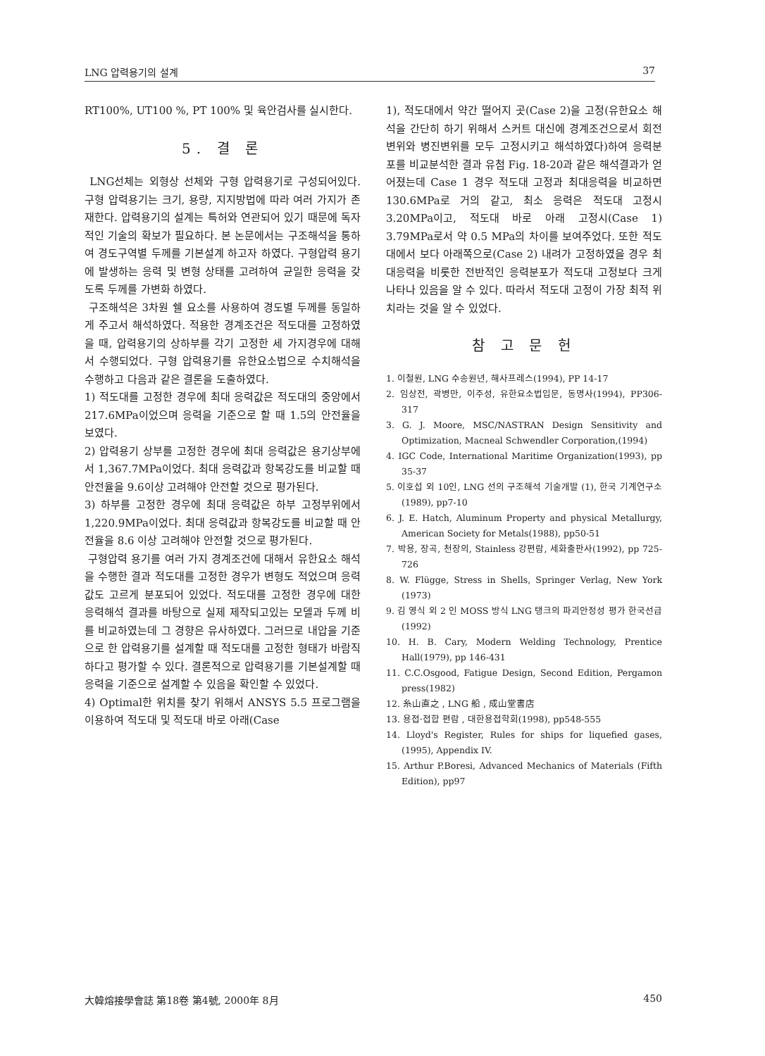LNG 압력용기의 설계 37
RT100%, UT100 %, PT 100% 및 육안검사를 실시한다.
5. 결 론
LNG선체는 외형상 선체와 구형 압력용기로 구성되어있다. 구형 압력용기는 크기, 용량, 지지방법에 따라 여러 가지가 존재한다. 압력용기의 설계는 특허와 연관되어 있기 때문에 독자적인 기술의 확보가 필요하다. 본 논문에서는 구조해석을 통하여 경도구역별 두께를 기본설계 하고자 하였다. 구형압력 용기에 발생하는 응력 및 변형 상태를 고려하여 균일한 응력을 갖도록 두께를 가변화 하였다.
구조해석은 3차원 쉘 요소를 사용하여 경도별 두께를 동일하게 주고서 해석하였다. 적용한 경계조건은 적도대를 고정하였을 때, 압력용기의 상하부를 각기 고정한 세 가지경우에 대해서 수행되었다. 구형 압력용기를 유한요소법으로 수치해석을 수행하고 다음과 같은 결론을 도출하였다.
1) 적도대를 고정한 경우에 최대 응력값은 적도대의 중앙에서 217.6MPa이었으며 응력을 기준으로 할 때 1.5의 안전율을 보였다.
2) 압력용기 상부를 고정한 경우에 최대 응력값은 용기상부에서 1,367.7MPa이었다. 최대 응력값과 항복강도를 비교할 때 안전율을 9.6이상 고려해야 안전할 것으로 평가된다.
3) 하부를 고정한 경우에 최대 응력값은 하부 고정부위에서 1,220.9MPa이었다. 최대 응력값과 항복강도를 비교할 때 안전율을 8.6 이상 고려해야 안전할 것으로 평가된다.
구형압력 용기를 여러 가지 경계조건에 대해서 유한요소 해석을 수행한 결과 적도대를 고정한 경우가 변형도 적었으며 응력값도 고르게 분포되어 있었다. 적도대를 고정한 경우에 대한 응력해석 결과를 바탕으로 실제 제작되고있는 모델과 두께 비를 비교하였는데 그 경향은 유사하였다. 그러므로 내압을 기준으로 한 압력용기를 설계할 때 적도대를 고정한 형태가 바람직하다고 평가할 수 있다. 결론적으로 압력용기를 기본설계할 때 응력을 기준으로 설계할 수 있음을 확인할 수 있었다.
4) Optimal한 위치를 찾기 위해서 ANSYS 5.5 프로그램을 이용하여 적도대 및 적도대 바로 아래(Case
1), 적도대에서 약간 떨어지 곳(Case 2)을 고정(유한요소 해석을 간단히 하기 위해서 스커트 대신에 경계조건으로서 회전 변위와 병진변위를 모두 고정시키고 해석하였다)하여 응력분포를 비교분석한 결과 유첨 Fig. 18-20과 같은 해석결과가 얻어졌는데 Case 1 경우 적도대 고정과 최대응력을 비교하면 130.6MPa로 거의 같고, 최소 응력은 적도대 고정시 3.20MPa이고, 적도대 바로 아래 고정시(Case 1) 3.79MPa로서 약 0.5 MPa의 차이를 보여주었다. 또한 적도대에서 보다 아래쪽으로(Case 2) 내려가 고정하였을 경우 최대응력을 비롯한 전반적인 응력분포가 적도대 고정보다 크게 나타나 있음을 알 수 있다. 따라서 적도대 고정이 가장 최적 위치라는 것을 알 수 있었다.
참 고 문 헌
1. 이철원, LNG 수송원년, 해사프레스(1994), PP 14-17
2. 임상전, 곽병만, 이주성, 유한요소법입문, 동명사(1994), PP306-317
3. G. J. Moore, MSC/NASTRAN Design Sensitivity and Optimization, Macneal Schwendler Corporation,(1994)
4. IGC Code, International Maritime Organization(1993), pp 35-37
5. 이호섭 외 10인, LNG 선의 구조해석 기술개발 (1), 한국 기계연구소(1989), pp7-10
6. J. E. Hatch, Aluminum Property and physical Metallurgy, American Society for Metals(1988), pp50-51
7. 박용, 장곡, 천장의, Stainless 강편람, 세화출판사(1992), pp 725-726
8. W. Flügge, Stress in Shells, Springer Verlag, New York (1973)
9. 김 영식 외 2 인 MOSS 방식 LNG 탱크의 파괴안정성 평가 한국선급(1992)
10. H. B. Cary, Modern Welding Technology, Prentice Hall(1979), pp 146-431
11. C.C.Osgood, Fatigue Design, Second Edition, Pergamon press(1982)
12. 糸山直之 , LNG 船 , 成山堂書店
13. 용접·접합 편람 , 대한용접학회(1998), pp548-555
14. Lloyd's Register, Rules for ships for liquefied gases, (1995), Appendix IV.
15. Arthur P.Boresi, Advanced Mechanics of Materials (Fifth Edition), pp97
大韓熔接學會誌 第18卷 第4號, 2000年 8月 450